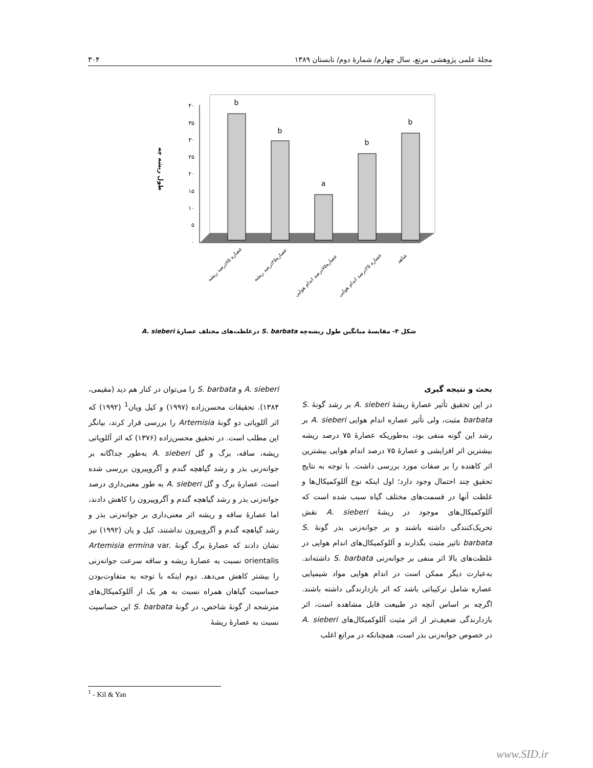مجلهٔ علمی پژوهشی مرتع، سال چهارم/ شمارهٔ دوم/ تابستان ۱۳۸۹ ۳۰۴
۴۰
۳۵
۳۰
۲۵
۲۰
۱۵
۱۰
۵
۰
b
b
a
b
b
طول ریشه چه
عصاره ۷۵درصد ریشه
عصاره۲۵درصد ریشه
عصاره۷۵درصد اندام هوایی
عصاره ۲۵درصد اندام هوایی
شاهد
شکل ۴- مقایسهٔ میانگین طول ریشه‌چه S. barbata درغلظت‌های مختلف عصارهٔ A. sieberi
بحث و نتیجه گیری
در این تحقیق تأثیر عصارهٔ ریشهٔ A. sieberi بر رشد گونهٔ S. barbata مثبت، ولی تأثیر عصاره اندام هوایی A. sieberi بر رشد این گونه منفی بود، به‌طوریکه عصارهٔ ۷۵ درصد ریشه بیشترین اثر افزایشی و عصارهٔ ۷۵ درصد اندام هوایی بیشترین اثر کاهنده را بر صفات مورد بررسی داشت. با توجه به نتایج تحقیق چند احتمال وجود دارد؛ اول اینکه نوع آللوکمیکال‌ها و غلظت آنها در قسمت‌های مختلف گیاه سبب شده است که آللوکمیکال‌های موجود در ریشهٔ A. sieberi نقش تحریک‌کنندگی داشته باشند و بر جوانه‌زنی بذر گونهٔ S. barbata تاثیر مثبت بگذارند و آللوکمیکال‌های اندام هوایی در غلظت‌های بالا اثر منفی بر جوانه‌زنی S. barbata داشته‌اند. به‌عبارت دیگر ممکن است در اندام هوایی مواد شیمیایی عصاره شامل ترکیباتی باشد که اثر بازدارندگی داشته باشند. اگرچه بر اساس آنچه در طبیعت قابل مشاهده است، اثر بازدارندگی ضعیف‌تر از اثر مثبت آللوکمیکال‌های A. sieberi در خصوص جوانه‌زنی بذر است، همچنانکه در مراتع اغلب
A. sieberi و S. barbata را می‌توان در کنار هم دید (مقیمی، ۱۳۸۴). تحقیقات محسن‌زاده (۱۹۹۷) و کیل ویان<sup>1</sup> (۱۹۹۲) که اثر آللوپاتی دو گونهٔ Artemisia را بررسی قرار کرند، بیانگر این مطلب است. در تحقیق محسن‌زاده (۱۳۷۶) که اثر آللوپاتی ریشه، ساقه، برگ و گل A. sieberi به‌طور جداگانه بر جوانه‌زنی بذر و رشد گیاهچه گندم و آگروپیرون بررسی شده است، عصارهٔ برگ و گل A. sieberi به طور معنی‌داری درصد جوانه‌زنی بذر و رشد گیاهچه گندم و آگروپیرون را کاهش دادند، اما عصارهٔ ساقه و ریشه اثر معنی‌داری بر جوانه‌زنی بذر و رشد گیاهچه گندم و آگروپیرون نداشتند، کیل و یان (۱۹۹۲) نیز نشان دادند که عصارهٔ برگ گونهٔ Artemisia ermina var. orientalis نسبت به عصارهٔ ریشه و ساقه سرعت جوانه‌زنی را بیشتر کاهش می‌دهد. دوم اینکه با توجه به متفاوت‌بودن حساسیت گیاهان همراه نسبت به هر یک از آللوکمیکال‌های مترشحه از گونهٔ شاخص، در گونهٔ S. barbata این حساسیت نسبت به عصارهٔ ریشهٔ
<sup>1</sup> - Kil & Yan
www.SID.ir